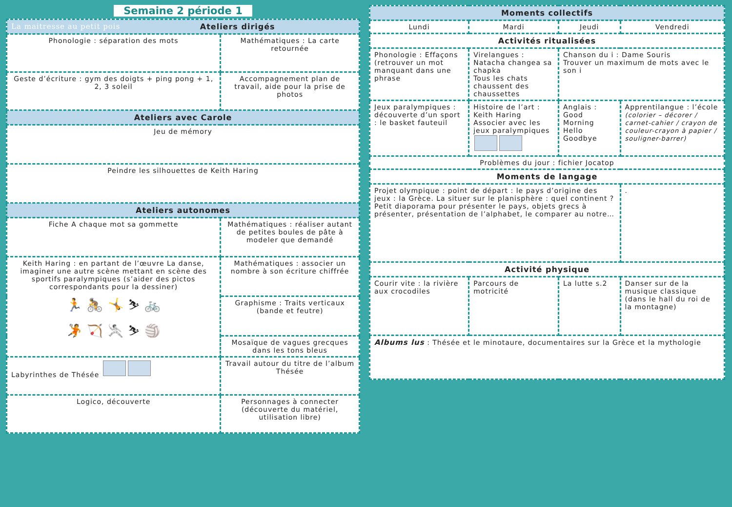Semaine 2 période 1
| La maitresse au petit pois Ateliers dirigés | |
| --- | --- |
| Phonologie : séparation des mots | Mathématiques : La carte retournée |
| Geste d’écriture : gym des doigts + ping pong + 1, 2, 3 soleil | Accompagnement plan de travail, aide pour la prise de photos |
| Ateliers avec Carole | |
| Jeu de mémory | |
| Peindre les silhouettes de Keith Haring | |
| Ateliers autonomes | |
| Fiche A chaque mot sa gommette | Mathématiques : réaliser autant de petites boules de pâte à modeler que demandé |
| Keith Haring : en partant de l’œuvre La danse, imaginer une autre scène mettant en scène des sportifs paralympiques (s’aider des pictos correspondants pour la dessiner) 🏃 🚴 🤸 ⛷ 🚲 🤾 🏹 🤺 ⛷ 🏐 | Mathématiques : associer un nombre à son écriture chiffrée |
| | Graphisme : Traits verticaux (bande et feutre) |
| | Mosaïque de vagues grecques dans les tons bleus |
| Labyrinthes de Thésée | Travail autour du titre de l’album Thésée |
| Logico, découverte | Personnages à connecter (découverte du matériel, utilisation libre) |
| Moments collectifs | | | |
| --- | --- | --- | --- |
| Lundi | Mardi | Jeudi | Vendredi |
| Activités ritualisées | | | |
| Phonologie : Effaçons (retrouver un mot manquant dans une phrase | Virelangues : Natacha changea sa chapka Tous les chats chaussent des chaussettes | Chanson du i : Dame Souris Trouver un maximum de mots avec le son i | |
| Jeux paralympiques : découverte d’un sport : le basket fauteuil | Histoire de l’art : Keith Haring Associer avec les jeux paralympiques | Anglais : Good Morning Hello Goodbye | Apprentilangue : l’école (colorier – décorer / carnet-cahier / crayon de couleur-crayon à papier / souligner-barrer) |
| Problèmes du jour : fichier Jocatop | | | |
| Moments de langage | | | |
| Projet olympique : point de départ : le pays d’origine des jeux : la Grèce. La situer sur le planisphère : quel continent ? Petit diaporama pour présenter le pays, objets grecs à présenter, présentation de l’alphabet, le comparer au notre… | | | . |
| Activité physique | | | |
| Courir vite : la rivière aux crocodiles | Parcours de motricité | La lutte s.2 | Danser sur de la musique classique (dans le hall du roi de la montagne) |
| Albums lus : Thésée et le minotaure, documentaires sur la Grèce et la mythologie | | | |